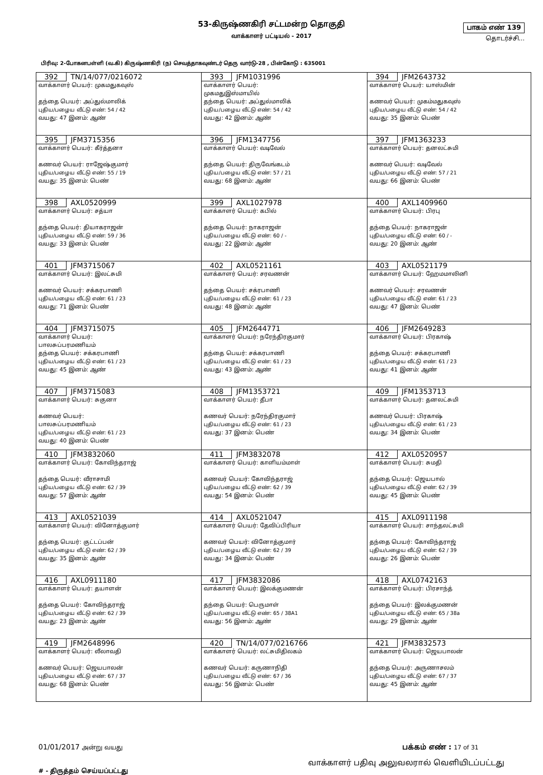53-கிருஷ்ணகிரி சட்டமன்ற தொகுதி
வாக்காளர் பட்டியல் - 2017
பாகம் எண் 139
தொடர்ச்சி...
பிரிவு: 2-போகனபள்ளி (வ.கி) கிருஷ்ணகிரி (ந) செவத்தாகவுண்டர் தெரு வார்டு-28 , பின்கோடு : 635001
| 392 TN/14/077/0216072 வாக்காளர் பெயர்: முகமதுகவுஸ் தந்தை பெயர்: அப்துல்மாலிக் புதிய/பழைய வீட்டு எண்: 54 / 42 வயது: 47 இனம்: ஆண் | 393 JFM1031996 வாக்காளர் பெயர்: முகமதுஇஸ்மாயில் தந்தை பெயர்: அப்துல்மாலிக் புதிய/பழைய வீட்டு எண்: 54 / 42 வயது: 42 இனம்: ஆண் | 394 JFM2643732 வாக்காளர் பெயர்: யாஸ்மின் கணவர் பெயர்: முகம்மதுகவுஸ் புதிய/பழைய வீட்டு எண்: 54 / 42 வயது: 35 இனம்: பெண் |
| 395 JFM3715356 வாக்காளர் பெயர்: கீர்த்தனா கணவர் பெயர்: ராஜேஷ்குமார் புதிய/பழைய வீட்டு எண்: 55 / 19 வயது: 35 இனம்: பெண் | 396 JFM1347756 வாக்காளர் பெயர்: வடிவேல் தந்தை பெயர்: திருவேங்கடம் புதிய/பழைய வீட்டு எண்: 57 / 21 வயது: 68 இனம்: ஆண் | 397 JFM1363233 வாக்காளர் பெயர்: தனலட்சுமி கணவர் பெயர்: வடிவேல் புதிய/பழைய வீட்டு எண்: 57 / 21 வயது: 66 இனம்: பெண் |
| 398 AXL0520999 வாக்காளர் பெயர்: சத்யா தந்தை பெயர்: தியாகராஜன் புதிய/பழைய வீட்டு எண்: 59 / 36 வயது: 33 இனம்: பெண் | 399 AXL1027978 வாக்காளர் பெயர்: கபில் தந்தை பெயர்: நாகராஜன் புதிய/பழைய வீட்டு எண்: 60 / - வயது: 22 இனம்: ஆண் | 400 AXL1409960 வாக்காளர் பெயர்: பிரபு தந்தை பெயர்: நாகராஜன் புதிய/பழைய வீட்டு எண்: 60 / - வயது: 20 இனம்: ஆண் |
| 401 JFM3715067 வாக்காளர் பெயர்: இலட்சுமி கணவர் பெயர்: சக்கரபாணி புதிய/பழைய வீட்டு எண்: 61 / 23 வயது: 71 இனம்: பெண் | 402 AXL0521161 வாக்காளர் பெயர்: சரவணன் தந்தை பெயர்: சக்ரபாணி புதிய/பழைய வீட்டு எண்: 61 / 23 வயது: 48 இனம்: ஆண் | 403 AXL0521179 வாக்காளர் பெயர்: ஹேமமாலினி கணவர் பெயர்: சரவணன் புதிய/பழைய வீட்டு எண்: 61 / 23 வயது: 47 இனம்: பெண் |
| 404 JFM3715075 வாக்காளர் பெயர்: பாலசுப்பரமணியம் தந்தை பெயர்: சக்கரபாணி புதிய/பழைய வீட்டு எண்: 61 / 23 வயது: 45 இனம்: ஆண் | 405 JFM2644771 வாக்காளர் பெயர்: நரேந்திரகுமார் தந்தை பெயர்: சக்கரபாணி புதிய/பழைய வீட்டு எண்: 61 / 23 வயது: 43 இனம்: ஆண் | 406 JFM2649283 வாக்காளர் பெயர்: பிரகாஷ் தந்தை பெயர்: சக்கரபாணி புதிய/பழைய வீட்டு எண்: 61 / 23 வயது: 41 இனம்: ஆண் |
| 407 JFM3715083 வாக்காளர் பெயர்: சுகுனா கணவர் பெயர்: பாலசுப்பரமணியம் புதிய/பழைய வீட்டு எண்: 61 / 23 வயது: 40 இனம்: பெண் | 408 JFM1353721 வாக்காளர் பெயர்: தீபா கணவர் பெயர்: நரேந்திரகுமார் புதிய/பழைய வீட்டு எண்: 61 / 23 வயது: 37 இனம்: பெண் | 409 JFM1353713 வாக்காளர் பெயர்: தனலட்சுமி கணவர் பெயர்: பிரகாஷ் புதிய/பழைய வீட்டு எண்: 61 / 23 வயது: 34 இனம்: பெண் |
| 410 JFM3832060 வாக்காளர் பெயர்: கோவிந்தராஜ் தந்தை பெயர்: வீராசாமி புதிய/பழைய வீட்டு எண்: 62 / 39 வயது: 57 இனம்: ஆண் | 411 JFM3832078 வாக்காளர் பெயர்: காளியம்மாள் கணவர் பெயர்: கோவிந்தராஜ் புதிய/பழைய வீட்டு எண்: 62 / 39 வயது: 54 இனம்: பெண் | 412 AXL0520957 வாக்காளர் பெயர்: சுமதி தந்தை பெயர்: ஜெயபால் புதிய/பழைய வீட்டு எண்: 62 / 39 வயது: 45 இனம்: பெண் |
| 413 AXL0521039 வாக்காளர் பெயர்: வினோத்குமார் தந்தை பெயர்: குட்டப்பன் புதிய/பழைய வீட்டு எண்: 62 / 39 வயது: 35 இனம்: ஆண் | 414 AXL0521047 வாக்காளர் பெயர்: தேவிப்பிரியா கணவர் பெயர்: வினோத்குமார் புதிய/பழைய வீட்டு எண்: 62 / 39 வயது: 34 இனம்: பெண் | 415 AXL0911198 வாக்காளர் பெயர்: சாந்தலட்சுமி தந்தை பெயர்: கோவிந்தராஜ் புதிய/பழைய வீட்டு எண்: 62 / 39 வயது: 26 இனம்: பெண் |
| 416 AXL0911180 வாக்காளர் பெயர்: தயாளன் தந்தை பெயர்: கோவிந்தராஜ் புதிய/பழைய வீட்டு எண்: 62 / 39 வயது: 23 இனம்: ஆண் | 417 JFM3832086 வாக்காளர் பெயர்: இலக்குமணன் தந்தை பெயர்: பெருமாள் புதிய/பழைய வீட்டு எண்: 65 / 38A1 வயது: 56 இனம்: ஆண் | 418 AXL0742163 வாக்காளர் பெயர்: பிரசாந்த் தந்தை பெயர்: இலக்குமணன் புதிய/பழைய வீட்டு எண்: 65 / 38a வயது: 29 இனம்: ஆண் |
| 419 JFM2648996 வாக்காளர் பெயர்: லீலாவதி கணவர் பெயர்: ஜெயபாலன் புதிய/பழைய வீட்டு எண்: 67 / 37 வயது: 68 இனம்: பெண் | 420 TN/14/077/0216766 வாக்காளர் பெயர்: லட்சுமிதிலகம் கணவர் பெயர்: கருணாநிதி புதிய/பழைய வீட்டு எண்: 67 / 36 வயது: 56 இனம்: பெண் | 421 JFM3832573 வாக்காளர் பெயர்: ஜெயபாலன் தந்தை பெயர்: அருணாசலம் புதிய/பழைய வீட்டு எண்: 67 / 37 வயது: 45 இனம்: ஆண் |
01/01/2017 அன்று வயது பக்கம் எண் : 17 of 31
# - திருத்தம் செய்யப்பட்டது வாக்காளர் பதிவு அலுவலரால் வெளியிடப்பட்டது